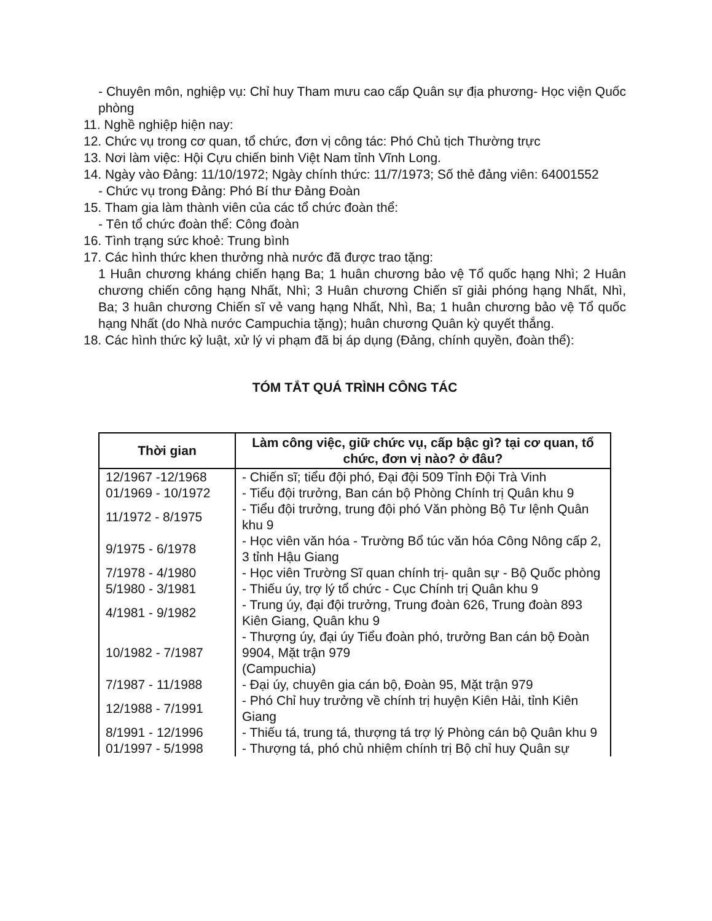- Chuyên môn, nghiệp vụ: Chỉ huy Tham mưu cao cấp Quân sự địa phương- Học viện Quốc phòng
11. Nghề nghiệp hiện nay:
12. Chức vụ trong cơ quan, tổ chức, đơn vị công tác: Phó Chủ tịch Thường trực
13. Nơi làm việc: Hội Cựu chiến binh Việt Nam tỉnh Vĩnh Long.
14. Ngày vào Đảng: 11/10/1972; Ngày chính thức: 11/7/1973; Số thẻ đảng viên: 64001552
- Chức vụ trong Đảng: Phó Bí thư Đảng Đoàn
15. Tham gia làm thành viên của các tổ chức đoàn thể:
- Tên tổ chức đoàn thể: Công đoàn
16. Tình trạng sức khoẻ: Trung bình
17. Các hình thức khen thưởng nhà nước đã được trao tặng:
1 Huân chương kháng chiến hạng Ba; 1 huân chương bảo vệ Tổ quốc hạng Nhì; 2 Huân chương chiến công hạng Nhất, Nhì; 3 Huân chương Chiến sĩ giải phóng hạng Nhất, Nhì, Ba; 3 huân chương Chiến sĩ vẻ vang hạng Nhất, Nhì, Ba; 1 huân chương bảo vệ Tổ quốc hạng Nhất (do Nhà nước Campuchia tặng); huân chương Quân kỳ quyết thắng.
18. Các hình thức kỷ luật, xử lý vi phạm đã bị áp dụng (Đảng, chính quyền, đoàn thể):
TÓM TẮT QUÁ TRÌNH CÔNG TÁC
| Thời gian | Làm công việc, giữ chức vụ, cấp bậc gì? tại cơ quan, tổ chức, đơn vị nào? ở đâu? |
| --- | --- |
| 12/1967 -12/1968 | - Chiến sĩ; tiểu đội phó, Đại đội 509 Tỉnh Đội Trà Vinh |
| 01/1969 - 10/1972 | - Tiểu đội trưởng, Ban cán bộ Phòng Chính trị Quân khu 9 |
| 11/1972 - 8/1975 | - Tiểu đội trưởng, trung đội phó Văn phòng Bộ Tư lệnh Quân khu 9 |
| 9/1975 - 6/1978 | - Học viên văn hóa - Trường Bổ túc văn hóa Công Nông cấp 2, 3 tỉnh Hậu Giang |
| 7/1978 - 4/1980 | - Học viên Trường Sĩ quan chính trị- quân sự - Bộ Quốc phòng |
| 5/1980 - 3/1981 | - Thiếu úy, trợ lý tổ chức - Cục Chính trị Quân khu 9 |
| 4/1981 - 9/1982 | - Trung úy, đại đội trưởng, Trung đoàn 626, Trung đoàn 893 Kiên Giang, Quân khu 9 |
| 10/1982 - 7/1987 | - Thượng úy, đại úy Tiểu đoàn phó, trưởng Ban cán bộ Đoàn 9904, Mặt trận 979 (Campuchia) |
| 7/1987 - 11/1988 | - Đại úy, chuyên gia cán bộ, Đoàn 95, Mặt trận 979 |
| 12/1988 - 7/1991 | - Phó Chỉ huy trưởng về chính trị huyện Kiên Hải, tỉnh Kiên Giang |
| 8/1991 - 12/1996 | - Thiếu tá, trung tá, thượng tá trợ lý Phòng cán bộ Quân khu 9 |
| 01/1997 - 5/1998 | - Thượng tá, phó chủ nhiệm chính trị Bộ chỉ huy Quân sự |